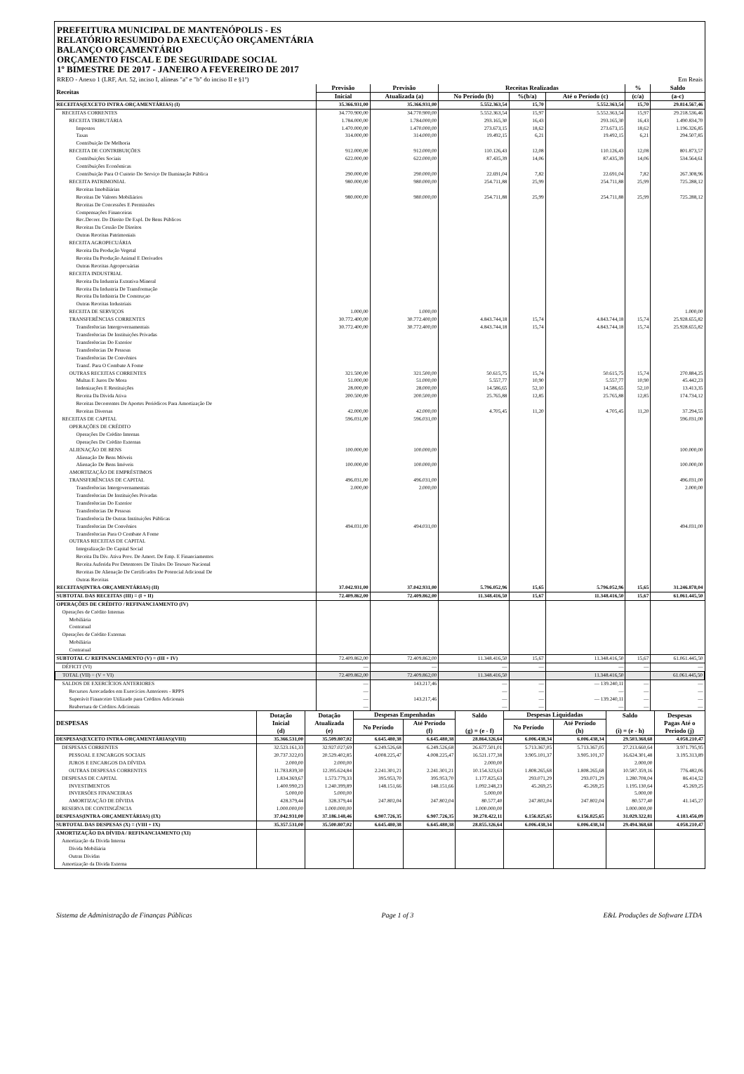PREFEITURA MUNICIPAL DE MANTENÓPOLIS - ES
RELATÓRIO RESUMIDO DA EXECUÇÃO ORÇAMENTÁRIA
BALANÇO ORÇAMENTÁRIO
ORÇAMENTO FISCAL E DE SEGURIDADE SOCIAL
1º BIMESTRE DE 2017 - JANEIRO A FEVEREIRO DE 2017
RREO - Anexo 1 (LRF, Art. 52, inciso I, alíneas "a" e "b" do inciso II e §1º) Em Reais
| Receitas | Previsão | Previsão | Receitas Realizadas | | | % | Saldo |
| --- | --- | --- | --- | --- | --- | --- | --- |
| | Inicial | Atualizada (a) | No Período (b) | %(b/a) | Até o Período (c) | (c/a) | (a-c) |
| RECEITAS(EXCETO INTRA-ORÇAMENTÁRIAS) (I) | 35.366.931,00 | 35.366.931,00 | 5.552.363,54 | 15,70 | 5.552.363,54 | 15,70 | 29.814.567,46 |
| RECEITAS CORRENTES | 34.770.900,00 | 34.770.900,00 | 5.552.363,54 | 15,97 | 5.552.363,54 | 15,97 | 29.218.536,46 |
| RECEITA TRIBUTÁRIA | 1.784.000,00 | 1.784.000,00 | 293.165,30 | 16,43 | 293.165,30 | 16,43 | 1.490.834,70 |
| Impostos | 1.470.000,00 | 1.470.000,00 | 273.673,15 | 18,62 | 273.673,15 | 18,62 | 1.196.326,85 |
| Taxas | 314.000,00 | 314.000,00 | 19.492,15 | 6,21 | 19.492,15 | 6,21 | 294.507,85 |
| Contribuição De Melhoria | | | | | | | |
| RECEITA DE CONTRIBUIÇÕES | 912.000,00 | 912.000,00 | 110.126,43 | 12,08 | 110.126,43 | 12,08 | 801.873,57 |
| Contribuições Sociais | 622.000,00 | 622.000,00 | 87.435,39 | 14,06 | 87.435,39 | 14,06 | 534.564,61 |
| Contribuições Econômicas | | | | | | | |
| Contribuição Para O Custeio Do Serviço De Iluminação Pública | 290.000,00 | 290.000,00 | 22.691,04 | 7,82 | 22.691,04 | 7,82 | 267.308,96 |
| RECEITA PATRIMONIAL | 980.000,00 | 980.000,00 | 254.711,88 | 25,99 | 254.711,88 | 25,99 | 725.288,12 |
| Receitas Imobiliárias | | | | | | | |
| Receitas De Valores Mobiliários | 980.000,00 | 980.000,00 | 254.711,88 | 25,99 | 254.711,88 | 25,99 | 725.288,12 |
| Receitas De Concessões E Permissões | | | | | | | |
| Compensações Financeiras | | | | | | | |
| Rec.Decorr. Do Direito De Expl. De Bens Públicos | | | | | | | |
| Receitas Da Cessão De Direitos | | | | | | | |
| Outras Receitas Patrimoniais | | | | | | | |
| RECEITA AGROPECUÁRIA | | | | | | | |
| Receita Da Produção Vegetal | | | | | | | |
| Receita Da Produção Animal E Derivados | | | | | | | |
| Outras Receitas Agropecuárias | | | | | | | |
| RECEITA INDUSTRIAL | | | | | | | |
| Receita Da Industria Extrativa Mineral | | | | | | | |
| Receita Da Industria De Transformação | | | | | | | |
| Receita Da Indústria De Construçao | | | | | | | |
| Outras Receitas Industriais | | | | | | | |
| RECEITA DE SERVIÇOS | 1.000,00 | 1.000,00 | | | | | 1.000,00 |
| TRANSFERÊNCIAS CORRENTES | 30.772.400,00 | 30.772.400,00 | 4.843.744,18 | 15,74 | 4.843.744,18 | 15,74 | 25.928.655,82 |
| Transferências Intergovernamentais | 30.772.400,00 | 30.772.400,00 | 4.843.744,18 | 15,74 | 4.843.744,18 | 15,74 | 25.928.655,82 |
| Transferências De Instituições Privadas | | | | | | | |
| Transferências Do Exterior | | | | | | | |
| Transferências De Pessoas | | | | | | | |
| Transferências De Convênios | | | | | | | |
| Transf. Para O Combate A Fome | | | | | | | |
| OUTRAS RECEITAS CORRENTES | 321.500,00 | 321.500,00 | 50.615,75 | 15,74 | 50.615,75 | 15,74 | 270.884,25 |
| Multas E Juros De Mora | 51.000,00 | 51.000,00 | 5.557,77 | 10,90 | 5.557,77 | 10,90 | 45.442,23 |
| Indenizações E Restituições | 28.000,00 | 28.000,00 | 14.586,65 | 52,10 | 14.586,65 | 52,10 | 13.413,35 |
| Receita Da Dívida Ativa | 200.500,00 | 200.500,00 | 25.765,88 | 12,85 | 25.765,88 | 12,85 | 174.734,12 |
| Receitas Decorrentes De Aportes Periódicos Para Amortização De | | | | | | | |
| Receitas Diversas | 42.000,00 | 42.000,00 | 4.705,45 | 11,20 | 4.705,45 | 11,20 | 37.294,55 |
| RECEITAS DE CAPITAL | 596.031,00 | 596.031,00 | | | | | 596.031,00 |
| OPERAÇÕES DE CRÉDITO | | | | | | | |
| Operações De Crédito Internas | | | | | | | |
| Operações De Crédito Externas | | | | | | | |
| ALIENAÇÃO DE BENS | 100.000,00 | 100.000,00 | | | | | 100.000,00 |
| Alienação De Bens Móveis | | | | | | | |
| Alienação De Bens Imóveis | 100.000,00 | 100.000,00 | | | | | 100.000,00 |
| AMORTIZAÇÃO DE EMPRÉSTIMOS | | | | | | | |
| TRANSFERÊNCIAS DE CAPITAL | 496.031,00 | 496.031,00 | | | | | 496.031,00 |
| Transferências Intergovernamentais | 2.000,00 | 2.000,00 | | | | | 2.000,00 |
| Transferências De Instituições Privadas | | | | | | | |
| Transferências Do Exterior | | | | | | | |
| Transferências De Pessoas | | | | | | | |
| Transferência De Outras Instituições Públicas | | | | | | | |
| Transferências De Convênios | 494.031,00 | 494.031,00 | | | | | 494.031,00 |
| Transferências Para O Combate A Fome | | | | | | | |
| OUTRAS RECEITAS DE CAPITAL | | | | | | | |
| Integralização Do Capital Social | | | | | | | |
| Receita Da Dív. Ativa Prov. De Amort. De Emp. E Financiamentos | | | | | | | |
| Receita Auferida Por Detentores De Títulos Do Tesouro Nacional | | | | | | | |
| Receitas De Alienação De Certificados De Potencial Adicional De | | | | | | | |
| Outras Receitas | | | | | | | |
| RECEITAS(INTRA-ORÇAMENTÁRIAS) (II) | 37.042.931,00 | 37.042.931,00 | 5.796.052,96 | 15,65 | 5.796.052,96 | 15,65 | 31.246.878,04 |
| SUBTOTAL DAS RECEITAS (III) = (I + II) | 72.409.862,00 | 72.409.862,00 | 11.348.416,50 | 15,67 | 11.348.416,50 | 15,67 | 61.061.445,50 |
| OPERAÇÕES DE CRÉDITO / REFINANCIAMENTO (IV) | | | | | | | |
| Operações de Crédito Internas | | | | | | | |
| Mobiliária | | | | | | | |
| Contratual | | | | | | | |
| Operações de Crédito Externas | | | | | | | |
| Mobiliária | | | | | | | |
| Contratual | | | | | | | |
| SUBTOTAL C/ REFINANCIAMENTO (V) = (III + IV) | 72.409.862,00 | 72.409.862,00 | 11.348.416,50 | 15,67 | 11.348.416,50 | 15,67 | 61.061.445,50 |
| DÉFICIT (VI) | — | — | — | — | — | — | — |
| TOTAL (VII) = (V + VI) | 72.409.862,00 | 72.409.862,00 | 11.348.416,50 | | 11.348.416,50 | | 61.061.445,50 |
| SALDOS DE EXERCÍCIOS ANTERIORES | — | 143.217,46 | — | — | — 139.240,11 | — | — |
| Recursos Arrecadados em Exercícios Anteriores - RPPS | — | | — | — | — | — | — |
| Superávit Financeiro Utilizado para Créditos Adicionais | — | 143.217,46 | — | — | — 139.240,11 | — | — |
| Reabertura de Créditos Adicionais | — | | — | — | — | — | — |
| DESPESAS | Dotação Inicial (d) | Dotação Atualizada (e) | Despesas Empenhadas | | Saldo (g) = (e - f) | Despesas Liquidadas | | Saldo (i) = (e - h) | Despesas Pagas Até o Periodo (j) |
| --- | --- | --- | --- | --- | --- | --- | --- | --- | --- |
| | | | No Período | Até Período (f) | | No Período | Até Período (h) | | |
| DESPESAS(EXCETO INTRA-ORÇAMENTÁRIAS)(VIII) | 35.366.531,00 | 35.509.807,02 | 6.645.480,38 | 6.645.480,38 | 28.864.326,64 | 6.006.438,34 | 6.006.438,34 | 29.503.368,68 | 4.058.210,47 |
| DESPESAS CORRENTES | 32.523.161,33 | 32.927.027,69 | 6.249.526,68 | 6.249.526,68 | 26.677.501,01 | 5.713.367,05 | 5.713.367,05 | 27.213.660,64 | 3.971.795,95 |
| PESSOAL E ENCARGOS SOCIAIS | 20.737.322,03 | 20.529.402,85 | 4.008.225,47 | 4.008.225,47 | 16.521.177,38 | 3.905.101,37 | 3.905.101,37 | 16.624.301,48 | 3.195.313,89 |
| JUROS E ENCARGOS DA DÍVIDA | 2.000,00 | 2.000,00 | | | 2.000,00 | | | 2.000,00 | |
| OUTRAS DESPESAS CORRENTES | 11.783.839,30 | 12.395.624,84 | 2.241.301,21 | 2.241.301,21 | 10.154.323,63 | 1.808.265,68 | 1.808.265,68 | 10.587.359,16 | 776.482,06 |
| DESPESAS DE CAPITAL | 1.834.369,67 | 1.573.779,33 | 395.953,70 | 395.953,70 | 1.177.825,63 | 293.071,29 | 293.071,29 | 1.280.708,04 | 86.414,52 |
| INVESTIMENTOS | 1.400.990,23 | 1.240.399,89 | 148.151,66 | 148.151,66 | 1.092.248,23 | 45.269,25 | 45.269,25 | 1.195.130,64 | 45.269,25 |
| INVERSÕES FINANCEIRAS | 5.000,00 | 5.000,00 | | | 5.000,00 | | | 5.000,00 | |
| AMORTIZAÇÃO DE DÍVIDA | 428.379,44 | 328.379,44 | 247.802,04 | 247.802,04 | 80.577,40 | 247.802,04 | 247.802,04 | 80.577,40 | 41.145,27 |
| RESERVA DE CONTINGÊNCIA | 1.000.000,00 | 1.000.000,00 | | | 1.000.000,00 | | | 1.000.000,00 | |
| DESPESAS(INTRA-ORÇAMENTÁRIAS) (IX) | 37.042.931,00 | 37.186.148,46 | 6.907.726,35 | 6.907.726,35 | 30.278.422,11 | 6.156.825,65 | 6.156.825,65 | 31.029.322,81 | 4.183.456,09 |
| SUBTOTAL DAS DESPESAS (X) = (VIII + IX) | 35.357.531,00 | 35.500.807,02 | 6.645.480,38 | 6.645.480,38 | 28.855.326,64 | 6.006.438,34 | 6.006.438,34 | 29.494.368,68 | 4.058.210,47 |
| AMORTIZAÇÃO DA DÍVIDA / REFINANCIAMENTO (XI) | | | | | | | | | |
| Amortização da Dívida Interna | | | | | | | | | |
| Dívida Mobiliária | | | | | | | | | |
| Outras Dívidas | | | | | | | | | |
| Amortização da Dívida Externa | | | | | | | | | |
Sistema de Administração de Finanças Públicas Page 1 of 3 E&L Produções de Software LTDA